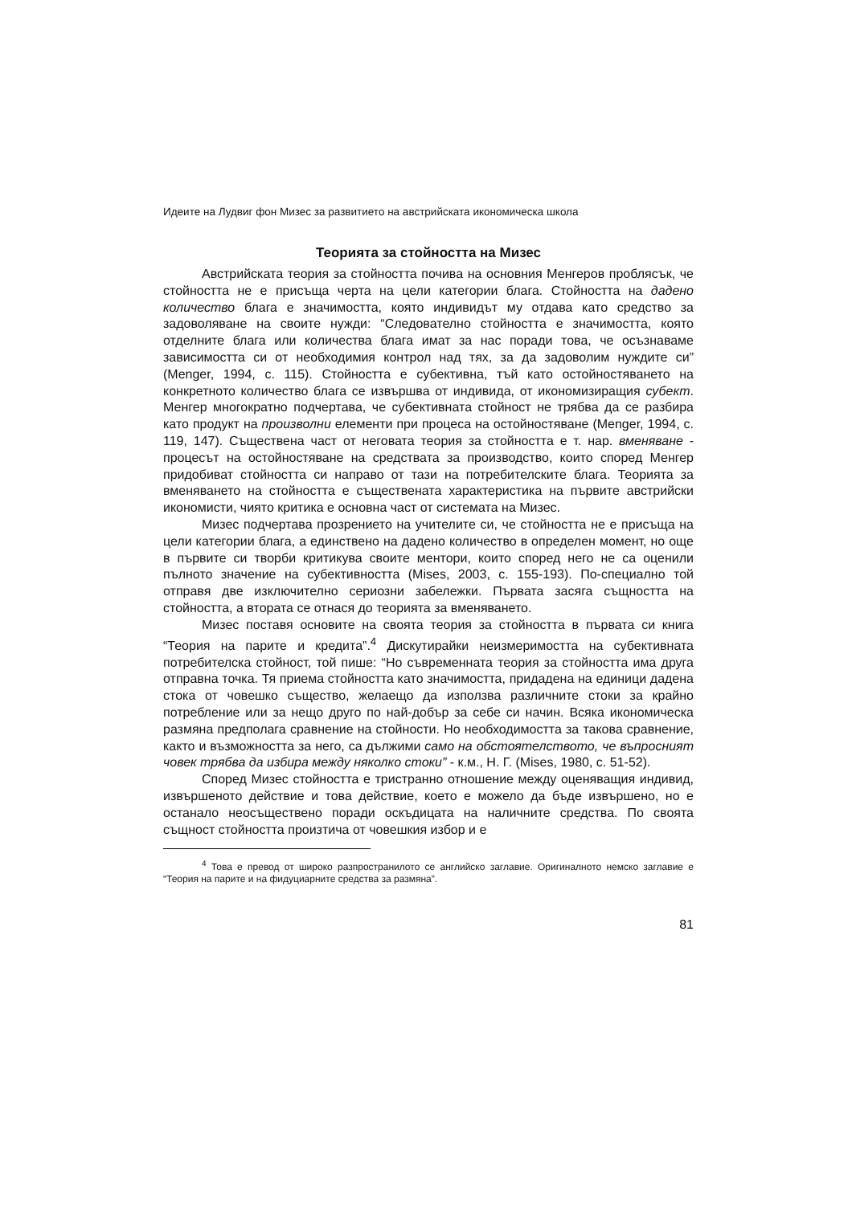Идеите на Лудвиг фон Мизес за развитието на австрийската икономическа школа
Теорията за стойността на Мизес
Австрийската теория за стойността почива на основния Менгеров проблясък, че стойността не е присъща черта на цели категории блага. Стойността на дадено количество блага е значимостта, която индивидът му отдава като средство за задоволяване на своите нужди: “Следователно стойността е значимостта, която отделните блага или количества блага имат за нас поради това, че осъзнаваме зависимостта си от необходимия контрол над тях, за да задоволим нуждите си” (Menger, 1994, с. 115). Стойността е субективна, тъй като остойностяването на конкретното количество блага се извършва от индивида, от икономизиращия субект. Менгер многократно подчертава, че субективната стойност не трябва да се разбира като продукт на произволни елементи при процеса на остойностяване (Menger, 1994, с. 119, 147). Съществена част от неговата теория за стойността е т. нар. вменяване - процесът на остойностяване на средствата за производство, които според Менгер придобиват стойността си направо от тази на потребителските блага. Теорията за вменяването на стойността е съществената характеристика на първите австрийски икономисти, чиято критика е основна част от системата на Мизес.
Мизес подчертава прозрението на учителите си, че стойността не е присъща на цели категории блага, а единствено на дадено количество в определен момент, но още в първите си творби критикува своите ментори, които според него не са оценили пълното значение на субективността (Mises, 2003, с. 155-193). По-специално той отправя две изключително сериозни забележки. Първата засяга същността на стойността, а втората се отнася до теорията за вменяването.
Мизес поставя основите на своята теория за стойността в първата си книга “Теория на парите и кредита”.<sup>4</sup> Дискутирайки неизмеримостта на субективната потребителска стойност, той пише: “Но съвременната теория за стойността има друга отправна точка. Тя приема стойността като значимостта, придадена на единици дадена стока от човешко същество, желаещо да използва различните стоки за крайно потребление или за нещо друго по най-добър за себе си начин. Всяка икономическа размяна предполага сравнение на стойности. Но необходимостта за такова сравнение, както и възможността за него, са дължими само на обстоятелството, че въпросният човек трябва да избира между няколко стоки” - к.м., Н. Г. (Mises, 1980, с. 51-52).
Според Мизес стойността е тристранно отношение между оценяващия индивид, извършеното действие и това действие, което е можело да бъде извършено, но е останало неосъществено поради оскъдицата на наличните средства. По своята същност стойността произтича от човешкия избор и е
<sup>4</sup> Това е превод от широко разпространилото се английско заглавие. Оригиналното немско заглавие е “Теория на парите и на фидуциарните средства за размяна”.
81